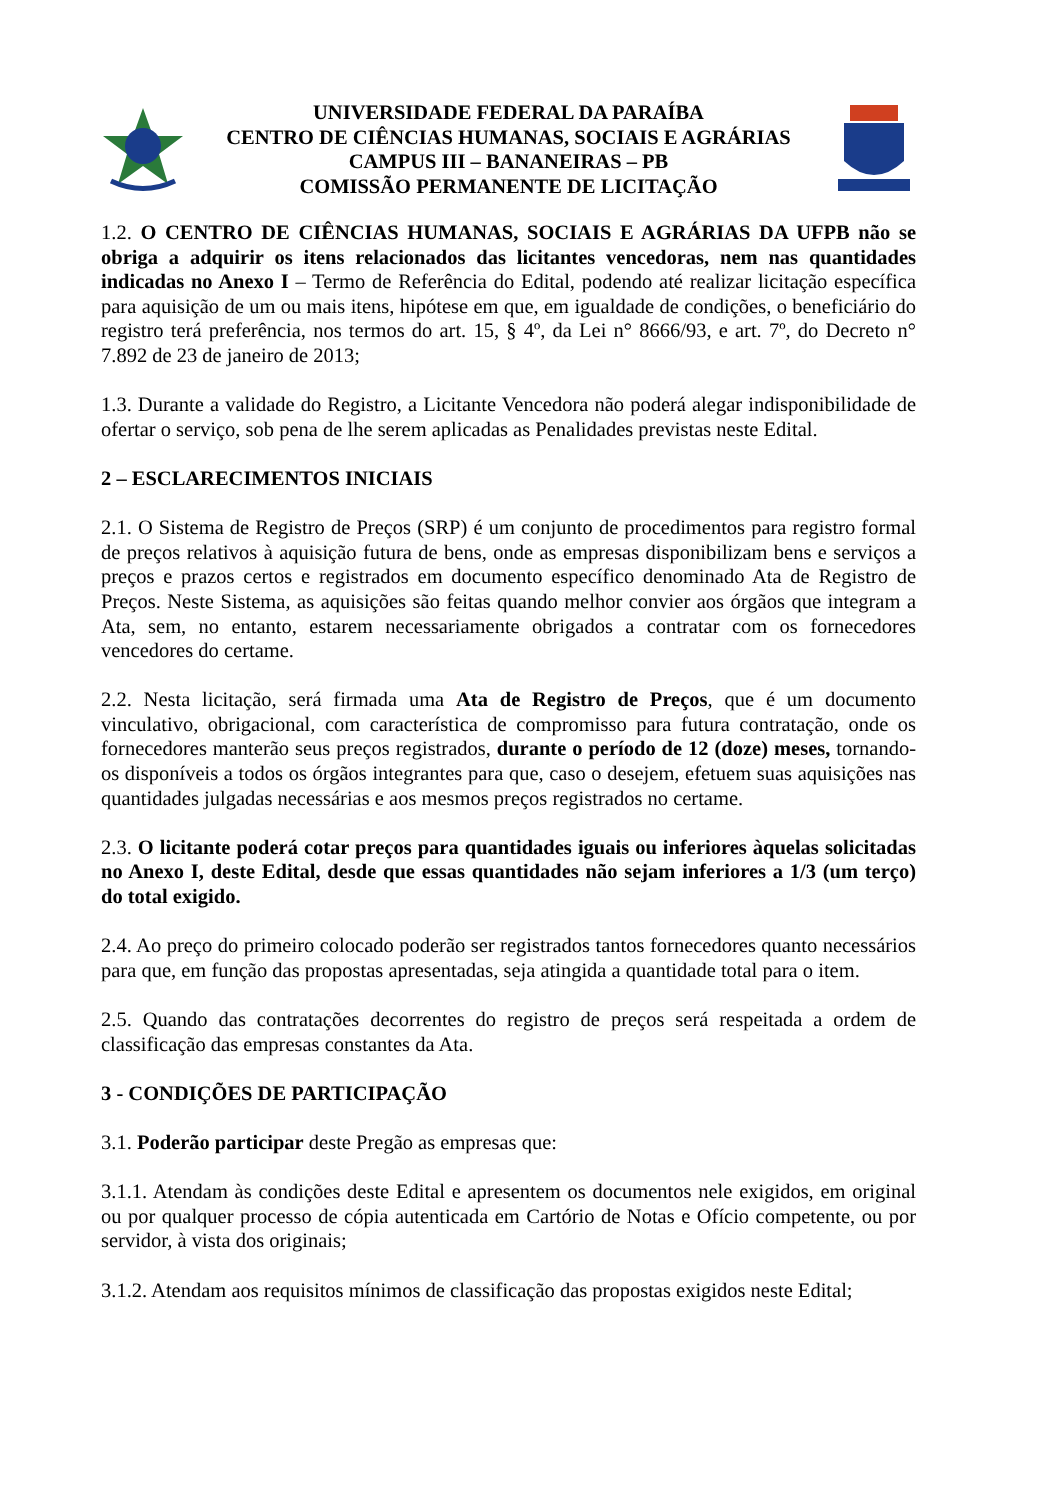UNIVERSIDADE FEDERAL DA PARAÍBA
CENTRO DE CIÊNCIAS HUMANAS, SOCIAIS E AGRÁRIAS
CAMPUS III – BANANEIRAS – PB
COMISSÃO PERMANENTE DE LICITAÇÃO
1.2. O CENTRO DE CIÊNCIAS HUMANAS, SOCIAIS E AGRÁRIAS DA UFPB não se obriga a adquirir os itens relacionados das licitantes vencedoras, nem nas quantidades indicadas no Anexo I – Termo de Referência do Edital, podendo até realizar licitação específica para aquisição de um ou mais itens, hipótese em que, em igualdade de condições, o beneficiário do registro terá preferência, nos termos do art. 15, § 4º, da Lei n° 8666/93, e art. 7º, do Decreto n° 7.892 de 23 de janeiro de 2013;
1.3. Durante a validade do Registro, a Licitante Vencedora não poderá alegar indisponibilidade de ofertar o serviço, sob pena de lhe serem aplicadas as Penalidades previstas neste Edital.
2 – ESCLARECIMENTOS INICIAIS
2.1. O Sistema de Registro de Preços (SRP) é um conjunto de procedimentos para registro formal de preços relativos à aquisição futura de bens, onde as empresas disponibilizam bens e serviços a preços e prazos certos e registrados em documento específico denominado Ata de Registro de Preços. Neste Sistema, as aquisições são feitas quando melhor convier aos órgãos que integram a Ata, sem, no entanto, estarem necessariamente obrigados a contratar com os fornecedores vencedores do certame.
2.2. Nesta licitação, será firmada uma Ata de Registro de Preços, que é um documento vinculativo, obrigacional, com característica de compromisso para futura contratação, onde os fornecedores manterão seus preços registrados, durante o período de 12 (doze) meses, tornando-os disponíveis a todos os órgãos integrantes para que, caso o desejem, efetuem suas aquisições nas quantidades julgadas necessárias e aos mesmos preços registrados no certame.
2.3. O licitante poderá cotar preços para quantidades iguais ou inferiores àquelas solicitadas no Anexo I, deste Edital, desde que essas quantidades não sejam inferiores a 1/3 (um terço) do total exigido.
2.4. Ao preço do primeiro colocado poderão ser registrados tantos fornecedores quanto necessários para que, em função das propostas apresentadas, seja atingida a quantidade total para o item.
2.5. Quando das contratações decorrentes do registro de preços será respeitada a ordem de classificação das empresas constantes da Ata.
3 - CONDIÇÕES DE PARTICIPAÇÃO
3.1. Poderão participar deste Pregão as empresas que:
3.1.1. Atendam às condições deste Edital e apresentem os documentos nele exigidos, em original ou por qualquer processo de cópia autenticada em Cartório de Notas e Ofício competente, ou por servidor, à vista dos originais;
3.1.2. Atendam aos requisitos mínimos de classificação das propostas exigidos neste Edital;